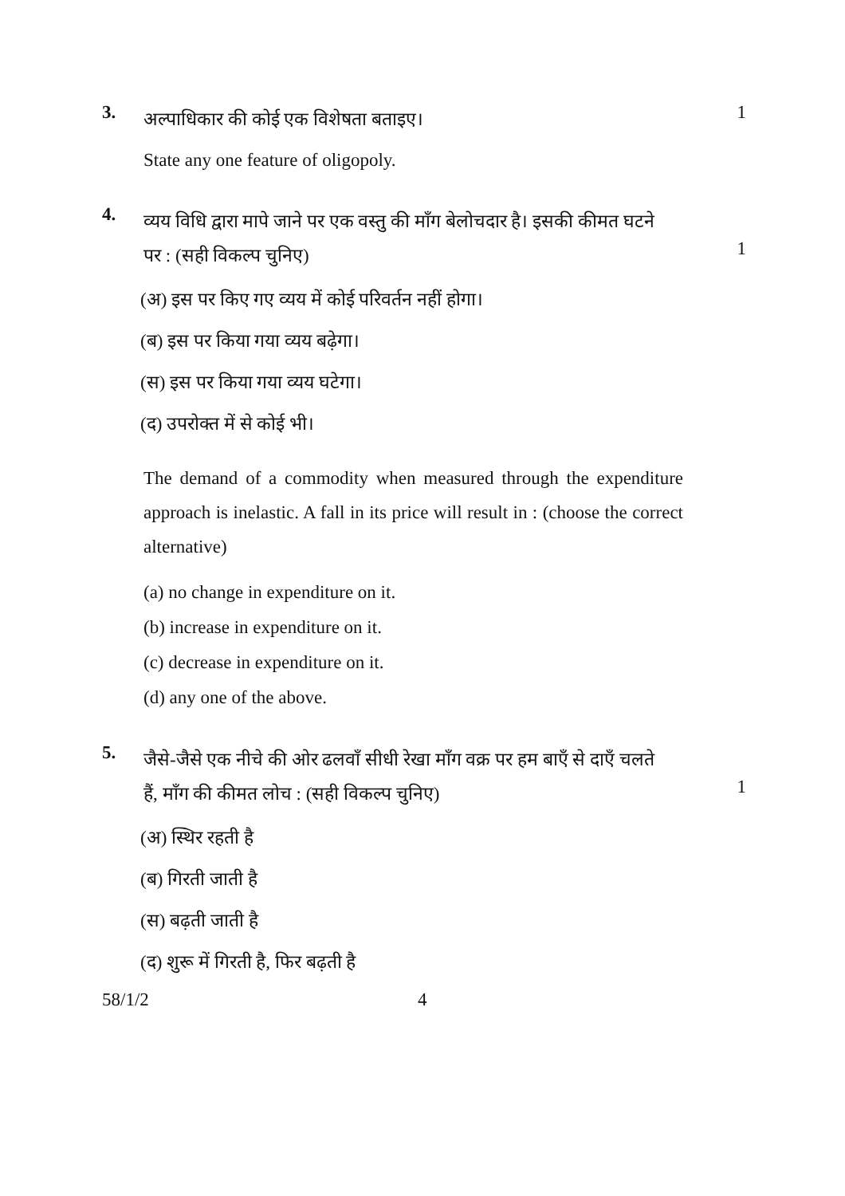3.
अल्पाधिकार की कोई एक विशेषता बताइए।
State any one feature of oligopoly.
1
4.
व्यय विधि द्वारा मापे जाने पर एक वस्तु की माँग बेलोचदार है। इसकी कीमत घटने
पर : (सही विकल्प चुनिए)
(अ) इस पर किए गए व्यय में कोई परिवर्तन नहीं होगा।
(ब) इस पर किया गया व्यय बढ़ेगा।
(स) इस पर किया गया व्यय घटेगा।
(द) उपरोक्त में से कोई भी।
The demand of a commodity when measured through the expenditure approach is inelastic. A fall in its price will result in : (choose the correct alternative)
(a) no change in expenditure on it.
(b) increase in expenditure on it.
(c) decrease in expenditure on it.
(d) any one of the above.
1
5.
जैसे-जैसे एक नीचे की ओर ढलवाँ सीधी रेखा माँग वक्र पर हम बाएँ से दाएँ चलते
हैं, माँग की कीमत लोच : (सही विकल्प चुनिए)
(अ) स्थिर रहती है
(ब) गिरती जाती है
(स) बढ़ती जाती है
(द) शुरू में गिरती है, फिर बढ़ती है
1
58/1/2 4